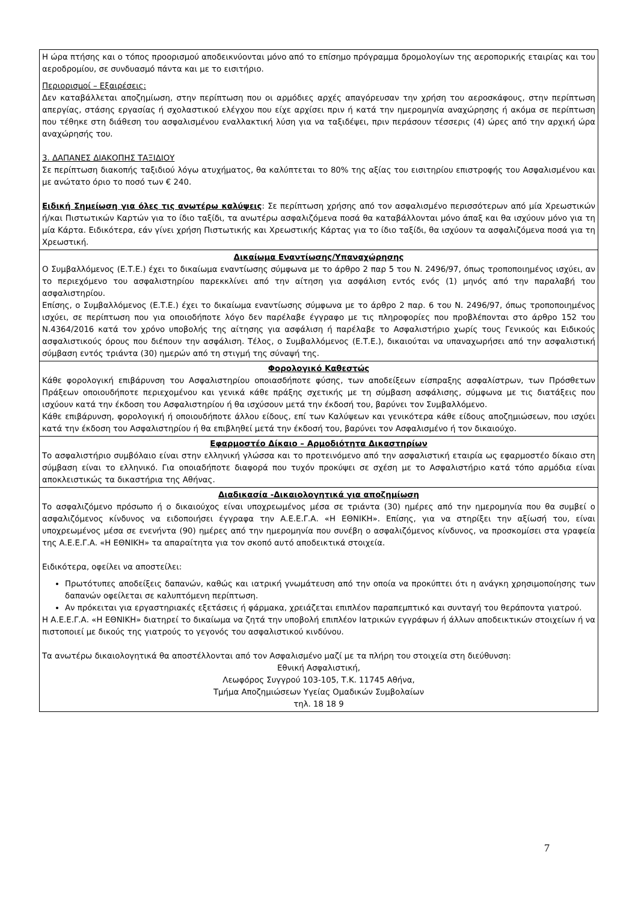| Η ώρα πτήσης και ο τόπος προορισμού αποδεικνύονται μόνο από το επίσημο πρόγραμμα δρομολογίων της αεροπορικής εταιρίας και του αεροδρομίου, σε συνδυασμό πάντα και με το εισιτήριο. Περιορισμοί – Εξαιρέσεις: Δεν καταβάλλεται αποζημίωση, στην περίπτωση που οι αρμόδιες αρχές απαγόρευσαν την χρήση του αεροσκάφους, στην περίπτωση απεργίας, στάσης εργασίας ή σχολαστικού ελέγχου που είχε αρχίσει πριν ή κατά την ημερομηνία αναχώρησης ή ακόμα σε περίπτωση που τέθηκε στη διάθεση του ασφαλισμένου εναλλακτική λύση για να ταξιδέψει, πριν περάσουν τέσσερις (4) ώρες από την αρχική ώρα αναχώρησής του. 3. ΔΑΠΑΝΕΣ ΔΙΑΚΟΠΗΣ ΤΑΞΙΔΙΟΥ Σε περίπτωση διακοπής ταξιδιού λόγω ατυχήματος, θα καλύπτεται το 80% της αξίας του εισιτηρίου επιστροφής του Ασφαλισμένου και με ανώτατο όριο το ποσό των € 240. Ειδική Σημείωση για όλες τις ανωτέρω καλύψεις : Σε περίπτωση χρήσης από τον ασφαλισμένο περισσότερων από μία Χρεωστικών ή/και Πιστωτικών Καρτών για το ίδιο ταξίδι, τα ανωτέρω ασφαλιζόμενα ποσά θα καταβάλλονται μόνο άπαξ και θα ισχύουν μόνο για τη μία Κάρτα. Ειδικότερα, εάν γίνει χρήση Πιστωτικής και Χρεωστικής Κάρτας για το ίδιο ταξίδι, θα ισχύουν τα ασφαλιζόμενα ποσά για τη Χρεωστική. |
| Δικαίωμα Εναντίωσης/Υπαναχώρησης Ο Συμβαλλόμενος (Ε.Τ.Ε.) έχει το δικαίωμα εναντίωσης σύμφωνα με το άρθρο 2 παρ 5 του Ν. 2496/97, όπως τροποποιημένος ισχύει, αν το περιεχόμενο του ασφαλιστηρίου παρεκκλίνει από την αίτηση για ασφάλιση εντός ενός (1) μηνός από την παραλαβή του ασφαλιστηρίου. Επίσης, ο Συμβαλλόμενος (Ε.Τ.Ε.) έχει το δικαίωμα εναντίωσης σύμφωνα με το άρθρο 2 παρ. 6 του Ν. 2496/97, όπως τροποποιημένος ισχύει, σε περίπτωση που για οποιοδήποτε λόγο δεν παρέλαβε έγγραφο με τις πληροφορίες που προβλέπονται στο άρθρο 152 του Ν.4364/2016 κατά τον χρόνο υποβολής της αίτησης για ασφάλιση ή παρέλαβε το Ασφαλιστήριο χωρίς τους Γενικούς και Ειδικούς ασφαλιστικούς όρους που διέπουν την ασφάλιση. Τέλος, ο Συμβαλλόμενος (Ε.Τ.Ε.), δικαιούται να υπαναχωρήσει από την ασφαλιστική σύμβαση εντός τριάντα (30) ημερών από τη στιγμή της σύναψή της. |
| Φορολογικό Καθεστώς Κάθε φορολογική επιβάρυνση του Ασφαλιστηρίου οποιασδήποτε φύσης, των αποδείξεων είσπραξης ασφαλίστρων, των Πρόσθετων Πράξεων οποιουδήποτε περιεχομένου και γενικά κάθε πράξης σχετικής με τη σύμβαση ασφάλισης, σύμφωνα με τις διατάξεις που ισχύουν κατά την έκδοση του Ασφαλιστηρίου ή θα ισχύσουν μετά την έκδοσή του, βαρύνει τον Συμβαλλόμενο. Κάθε επιβάρυνση, φορολογική ή οποιουδήποτε άλλου είδους, επί των Καλύψεων και γενικότερα κάθε είδους αποζημιώσεων, που ισχύει κατά την έκδοση του Ασφαλιστηρίου ή θα επιβληθεί μετά την έκδοσή του, βαρύνει τον Ασφαλισμένο ή τον δικαιούχο. |
| Εφαρμοστέο Δίκαιο – Αρμοδιότητα Δικαστηρίων Το ασφαλιστήριο συμβόλαιο είναι στην ελληνική γλώσσα και το προτεινόμενο από την ασφαλιστική εταιρία ως εφαρμοστέο δίκαιο στη σύμβαση είναι το ελληνικό. Για οποιαδήποτε διαφορά που τυχόν προκύψει σε σχέση με το Ασφαλιστήριο κατά τόπο αρμόδια είναι αποκλειστικώς τα δικαστήρια της Αθήνας. |
| Διαδικασία -Δικαιολογητικά για αποζημίωση Το ασφαλιζόμενο πρόσωπο ή ο δικαιούχος είναι υποχρεωμένος μέσα σε τριάντα (30) ημέρες από την ημερομηνία που θα συμβεί ο ασφαλιζόμενος κίνδυνος να ειδοποιήσει έγγραφα την Α.Ε.Ε.Γ.Α. «Η ΕΘΝΙΚΗ». Επίσης, για να στηρίξει την αξίωσή του, είναι υποχρεωμένος μέσα σε ενενήντα (90) ημέρες από την ημερομηνία που συνέβη ο ασφαλιζόμενος κίνδυνος, να προσκομίσει στα γραφεία της Α.Ε.Ε.Γ.Α. «Η ΕΘΝΙΚΗ» τα απαραίτητα για τον σκοπό αυτό αποδεικτικά στοιχεία. Ειδικότερα, οφείλει να αποστείλει: Πρωτότυπες αποδείξεις δαπανών, καθώς και ιατρική γνωμάτευση από την οποία να προκύπτει ότι η ανάγκη χρησιμοποίησης των δαπανών οφείλεται σε καλυπτόμενη περίπτωση. Αν πρόκειται για εργαστηριακές εξετάσεις ή φάρμακα, χρειάζεται επιπλέον παραπεμπτικό και συνταγή του θεράποντα γιατρού. Η Α.Ε.Ε.Γ.Α. «Η ΕΘΝΙΚΗ» διατηρεί το δικαίωμα να ζητά την υποβολή επιπλέον Ιατρικών εγγράφων ή άλλων αποδεικτικών στοιχείων ή να πιστοποιεί με δικούς της γιατρούς το γεγονός του ασφαλιστικού κινδύνου. Τα ανωτέρω δικαιολογητικά θα αποστέλλονται από τον Ασφαλισμένο μαζί με τα πλήρη του στοιχεία στη διεύθυνση: Εθνική Ασφαλιστική, Λεωφόρος Συγγρού 103-105, Τ.Κ. 11745 Αθήνα, Τμήμα Αποζημιώσεων Υγείας Ομαδικών Συμβολαίων τηλ. 18 18 9 |
7